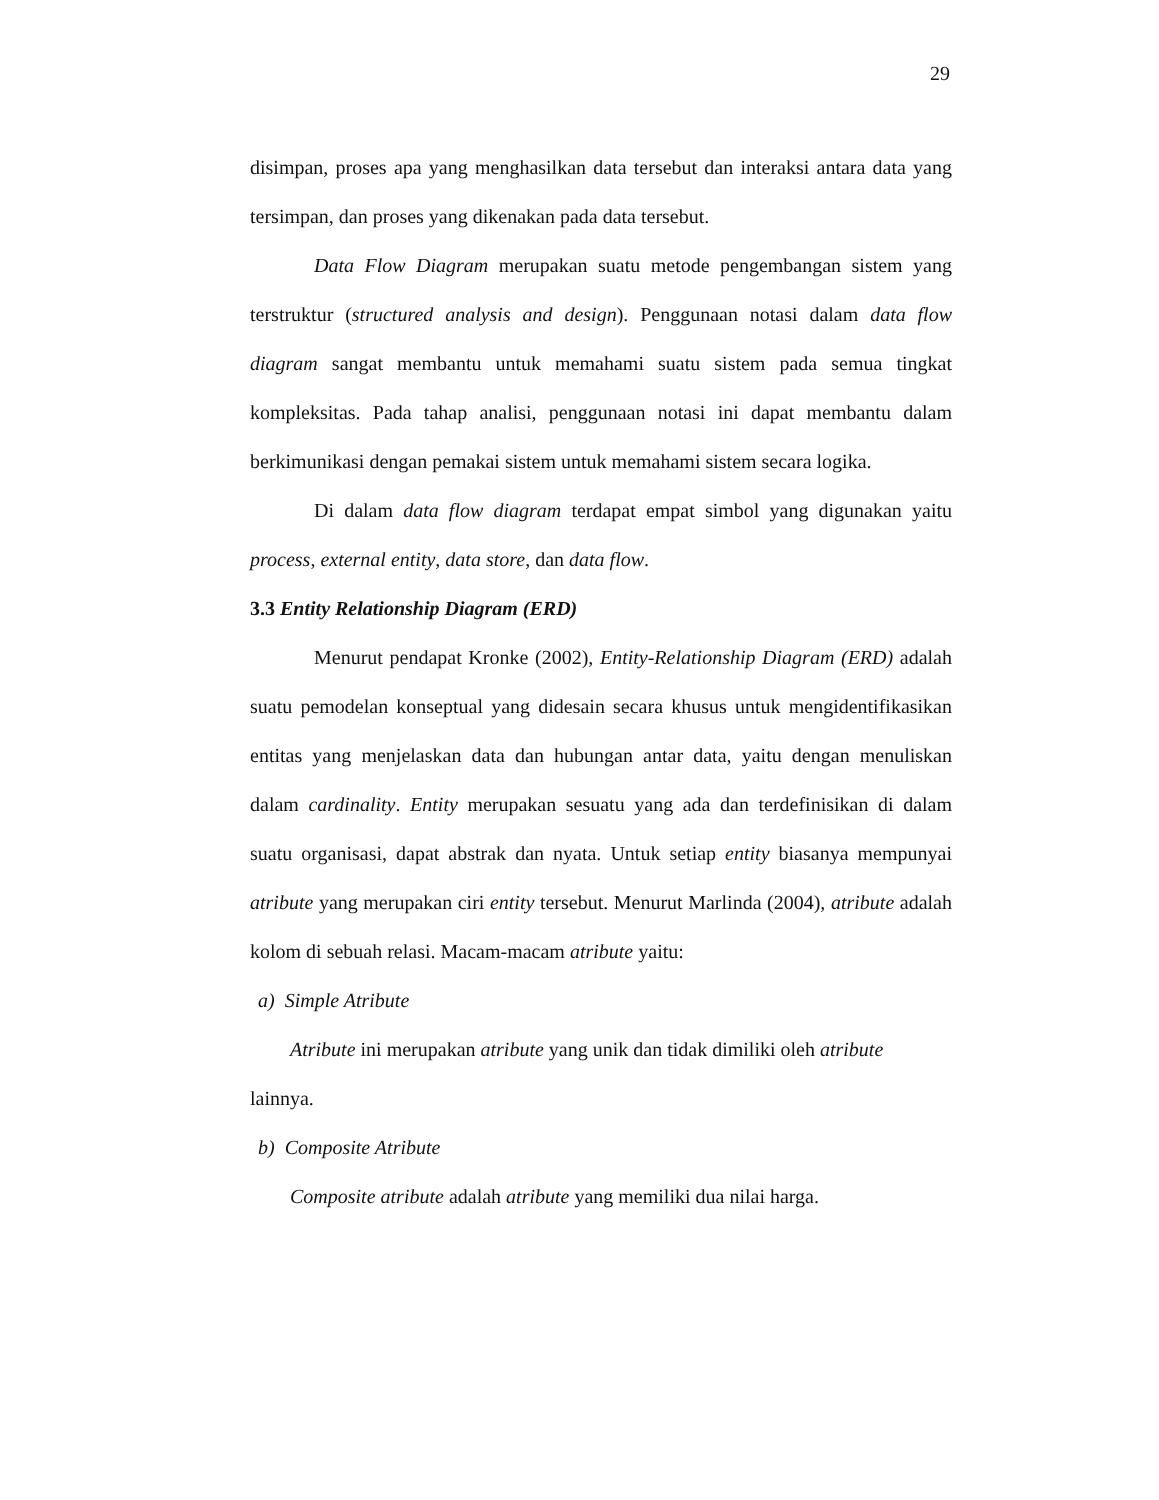29
disimpan, proses apa yang menghasilkan data tersebut dan interaksi antara data yang tersimpan, dan proses yang dikenakan pada data tersebut.
Data Flow Diagram merupakan suatu metode pengembangan sistem yang terstruktur (structured analysis and design). Penggunaan notasi dalam data flow diagram sangat membantu untuk memahami suatu sistem pada semua tingkat kompleksitas. Pada tahap analisi, penggunaan notasi ini dapat membantu dalam berkimunikasi dengan pemakai sistem untuk memahami sistem secara logika.
Di dalam data flow diagram terdapat empat simbol yang digunakan yaitu process, external entity, data store, dan data flow.
3.3 Entity Relationship Diagram (ERD)
Menurut pendapat Kronke (2002), Entity-Relationship Diagram (ERD) adalah suatu pemodelan konseptual yang didesain secara khusus untuk mengidentifikasikan entitas yang menjelaskan data dan hubungan antar data, yaitu dengan menuliskan dalam cardinality. Entity merupakan sesuatu yang ada dan terdefinisikan di dalam suatu organisasi, dapat abstrak dan nyata. Untuk setiap entity biasanya mempunyai atribute yang merupakan ciri entity tersebut. Menurut Marlinda (2004), atribute adalah kolom di sebuah relasi. Macam-macam atribute yaitu:
a) Simple Atribute
Atribute ini merupakan atribute yang unik dan tidak dimiliki oleh atribute
lainnya.
b) Composite Atribute
Composite atribute adalah atribute yang memiliki dua nilai harga.